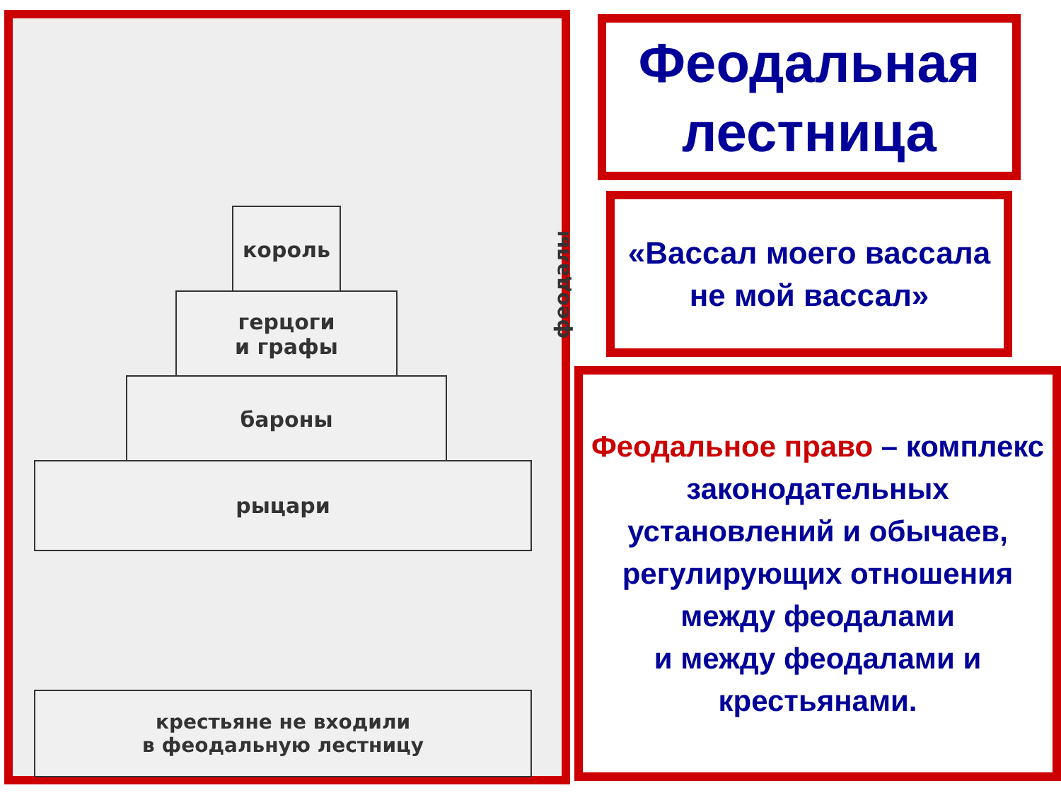король
герцоги
и графы
бароны
рыцари
крестьяне не входили
в феодальную лестницу
феодалы
Феодальная лестница
«Вассал моего вассала
не мой вассал»
Феодальное право – комплекс законодательных установлений и обычаев, регулирующих отношения
между феодалами
и между феодалами и крестьянами.